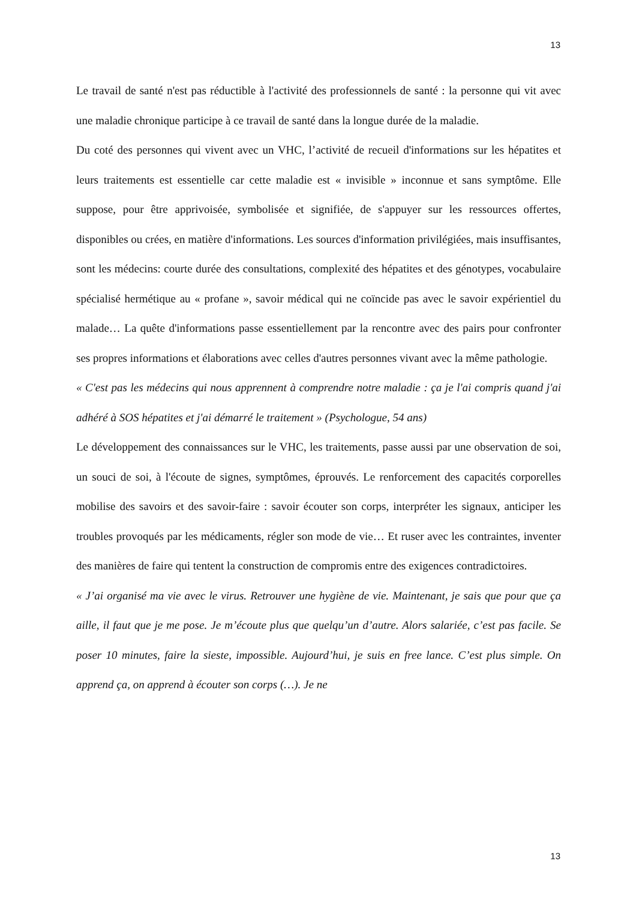13
Le travail de santé n'est pas réductible à l'activité des professionnels de santé : la personne qui vit avec une maladie chronique participe à ce travail de santé dans la longue durée de la maladie.
Du coté des personnes qui vivent avec un VHC, l’activité de recueil d'informations sur les hépatites et leurs traitements est essentielle car cette maladie est « invisible » inconnue et sans symptôme. Elle suppose, pour être apprivoisée, symbolisée et signifiée, de s'appuyer sur les ressources offertes, disponibles ou crées, en matière d'informations. Les sources d'information privilégiées, mais insuffisantes, sont les médecins: courte durée des consultations, complexité des hépatites et des génotypes, vocabulaire spécialisé hermétique au « profane », savoir médical qui ne coïncide pas avec le savoir expérientiel du malade… La quête d'informations passe essentiellement par la rencontre avec des pairs pour confronter ses propres informations et élaborations avec celles d'autres personnes vivant avec la même pathologie.
« C'est pas les médecins qui nous apprennent à comprendre notre maladie : ça je l'ai compris quand j'ai adhéré à SOS hépatites et j'ai démarré le traitement » (Psychologue, 54 ans)
Le développement des connaissances sur le VHC, les traitements, passe aussi par une observation de soi, un souci de soi, à l'écoute de signes, symptômes, éprouvés. Le renforcement des capacités corporelles mobilise des savoirs et des savoir-faire : savoir écouter son corps, interpréter les signaux, anticiper les troubles provoqués par les médicaments, régler son mode de vie… Et ruser avec les contraintes, inventer des manières de faire qui tentent la construction de compromis entre des exigences contradictoires.
« J’ai organisé ma vie avec le virus. Retrouver une hygiène de vie. Maintenant, je sais que pour que ça aille, il faut que je me pose. Je m’écoute plus que quelqu’un d’autre. Alors salariée, c’est pas facile. Se poser 10 minutes, faire la sieste, impossible. Aujourd’hui, je suis en free lance. C’est plus simple. On apprend ça, on apprend à écouter son corps (…). Je ne
13